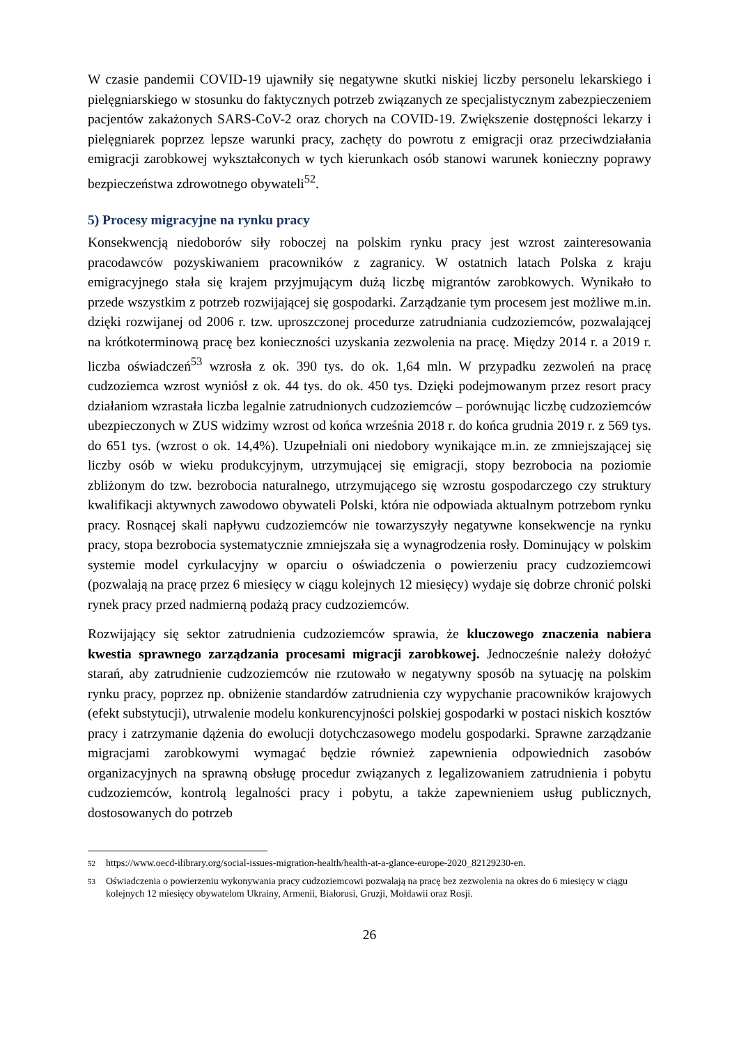W czasie pandemii COVID-19 ujawniły się negatywne skutki niskiej liczby personelu lekarskiego i pielęgniarskiego w stosunku do faktycznych potrzeb związanych ze specjalistycznym zabezpieczeniem pacjentów zakażonych SARS-CoV-2 oraz chorych na COVID-19. Zwiększenie dostępności lekarzy i pielęgniarek poprzez lepsze warunki pracy, zachęty do powrotu z emigracji oraz przeciwdziałania emigracji zarobkowej wykształconych w tych kierunkach osób stanowi warunek konieczny poprawy bezpieczeństwa zdrowotnego obywateli<sup>52</sup>.
5) Procesy migracyjne na rynku pracy
Konsekwencją niedoborów siły roboczej na polskim rynku pracy jest wzrost zainteresowania pracodawców pozyskiwaniem pracowników z zagranicy. W ostatnich latach Polska z kraju emigracyjnego stała się krajem przyjmującym dużą liczbę migrantów zarobkowych. Wynikało to przede wszystkim z potrzeb rozwijającej się gospodarki. Zarządzanie tym procesem jest możliwe m.in. dzięki rozwijanej od 2006 r. tzw. uproszczonej procedurze zatrudniania cudzoziemców, pozwalającej na krótkoterminową pracę bez konieczności uzyskania zezwolenia na pracę. Między 2014 r. a 2019 r. liczba oświadczeń<sup>53</sup> wzrosła z ok. 390 tys. do ok. 1,64 mln. W przypadku zezwoleń na pracę cudzoziemca wzrost wyniósł z ok. 44 tys. do ok. 450 tys. Dzięki podejmowanym przez resort pracy działaniom wzrastała liczba legalnie zatrudnionych cudzoziemców – porównując liczbę cudzoziemców ubezpieczonych w ZUS widzimy wzrost od końca września 2018 r. do końca grudnia 2019 r. z 569 tys. do 651 tys. (wzrost o ok. 14,4%). Uzupełniali oni niedobory wynikające m.in. ze zmniejszającej się liczby osób w wieku produkcyjnym, utrzymującej się emigracji, stopy bezrobocia na poziomie zbliżonym do tzw. bezrobocia naturalnego, utrzymującego się wzrostu gospodarczego czy struktury kwalifikacji aktywnych zawodowo obywateli Polski, która nie odpowiada aktualnym potrzebom rynku pracy. Rosnącej skali napływu cudzoziemców nie towarzyszyły negatywne konsekwencje na rynku pracy, stopa bezrobocia systematycznie zmniejszała się a wynagrodzenia rosły. Dominujący w polskim systemie model cyrkulacyjny w oparciu o oświadczenia o powierzeniu pracy cudzoziemcowi (pozwalają na pracę przez 6 miesięcy w ciągu kolejnych 12 miesięcy) wydaje się dobrze chronić polski rynek pracy przed nadmierną podażą pracy cudzoziemców.
Rozwijający się sektor zatrudnienia cudzoziemców sprawia, że kluczowego znaczenia nabiera kwestia sprawnego zarządzania procesami migracji zarobkowej. Jednocześnie należy dołożyć starań, aby zatrudnienie cudzoziemców nie rzutowało w negatywny sposób na sytuację na polskim rynku pracy, poprzez np. obniżenie standardów zatrudnienia czy wypychanie pracowników krajowych (efekt substytucji), utrwalenie modelu konkurencyjności polskiej gospodarki w postaci niskich kosztów pracy i zatrzymanie dążenia do ewolucji dotychczasowego modelu gospodarki. Sprawne zarządzanie migracjami zarobkowymi wymagać będzie również zapewnienia odpowiednich zasobów organizacyjnych na sprawną obsługę procedur związanych z legalizowaniem zatrudnienia i pobytu cudzoziemców, kontrolą legalności pracy i pobytu, a także zapewnieniem usług publicznych, dostosowanych do potrzeb
52 https://www.oecd-ilibrary.org/social-issues-migration-health/health-at-a-glance-europe-2020_82129230-en.
53 Oświadczenia o powierzeniu wykonywania pracy cudzoziemcowi pozwalają na pracę bez zezwolenia na okres do 6 miesięcy w ciągu kolejnych 12 miesięcy obywatelom Ukrainy, Armenii, Białorusi, Gruzji, Mołdawii oraz Rosji.
26